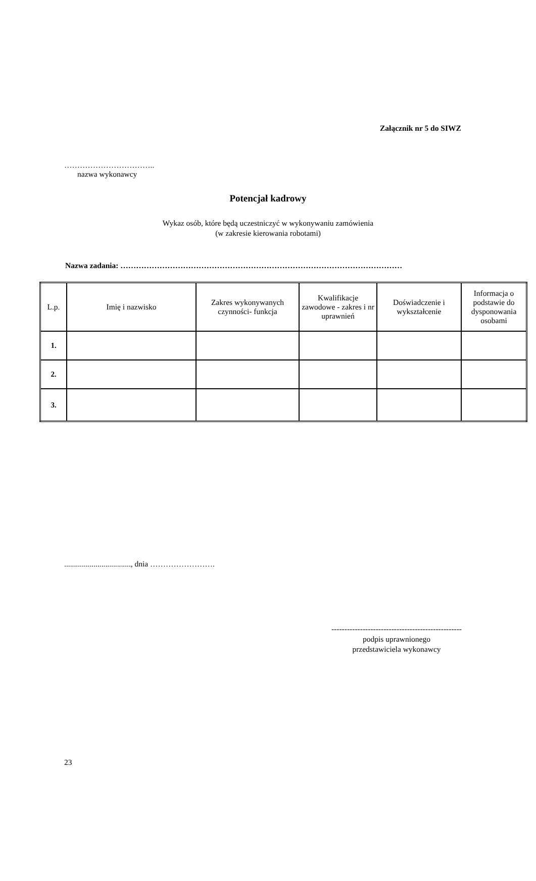Załącznik nr 5 do SIWZ
……………………………..
nazwa wykonawcy
Potencjał kadrowy
Wykaz osób, które będą uczestniczyć w wykonywaniu zamówienia
(w zakresie kierowania robotami)
Nazwa zadania: ………………………………………………………………………………………………
| L.p. | Imię i nazwisko | Zakres wykonywanych czynności- funkcja | Kwalifikacje zawodowe - zakres i nr uprawnień | Doświadczenie i wykształcenie | Informacja o podstawie do dysponowania osobami |
| --- | --- | --- | --- | --- | --- |
| 1. | | | | | |
| 2. | | | | | |
| 3. | | | | | |
.................................., dnia …………………….
--------------------------------------------------
podpis uprawnionego
przedstawiciela wykonawcy
23